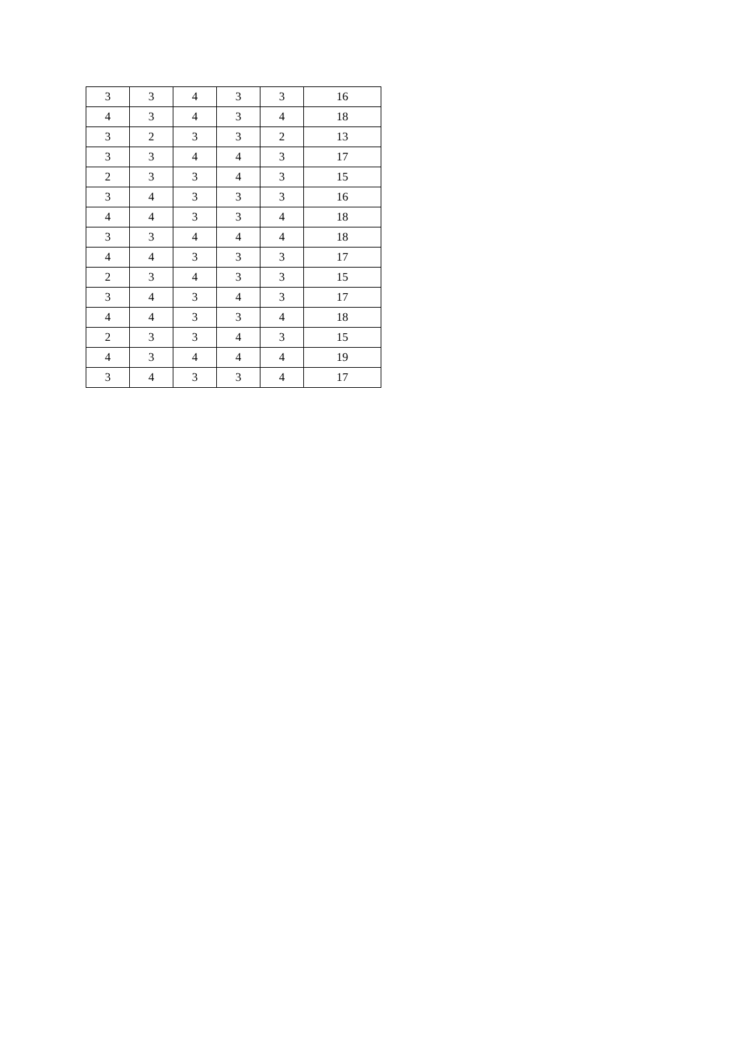| 3 | 3 | 4 | 3 | 3 | 16 |
| 4 | 3 | 4 | 3 | 4 | 18 |
| 3 | 2 | 3 | 3 | 2 | 13 |
| 3 | 3 | 4 | 4 | 3 | 17 |
| 2 | 3 | 3 | 4 | 3 | 15 |
| 3 | 4 | 3 | 3 | 3 | 16 |
| 4 | 4 | 3 | 3 | 4 | 18 |
| 3 | 3 | 4 | 4 | 4 | 18 |
| 4 | 4 | 3 | 3 | 3 | 17 |
| 2 | 3 | 4 | 3 | 3 | 15 |
| 3 | 4 | 3 | 4 | 3 | 17 |
| 4 | 4 | 3 | 3 | 4 | 18 |
| 2 | 3 | 3 | 4 | 3 | 15 |
| 4 | 3 | 4 | 4 | 4 | 19 |
| 3 | 4 | 3 | 3 | 4 | 17 |